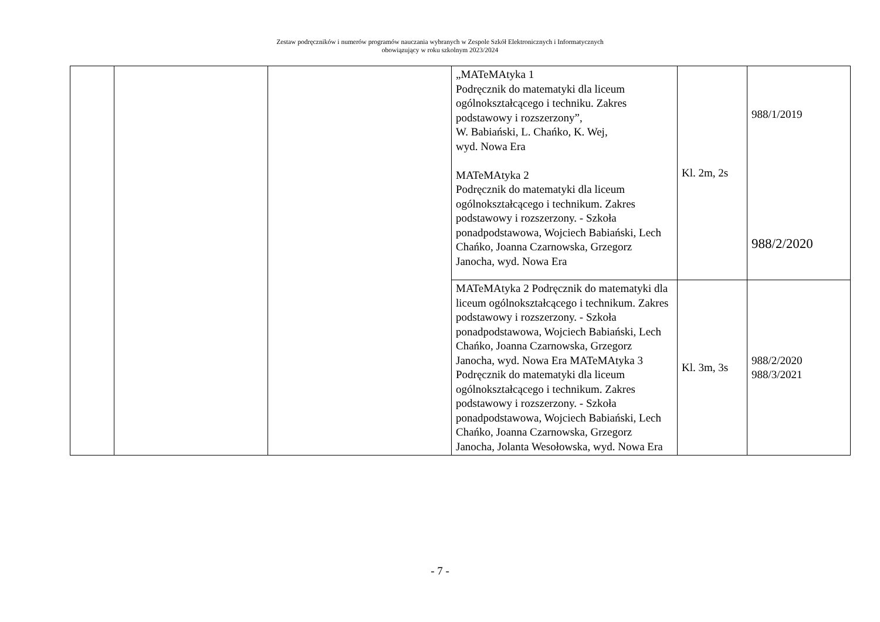Zestaw podręczników i numerów programów nauczania wybranych w Zespole Szkół Elektronicznych i Informatycznych
obowiązujący w roku szkolnym 2023/2024
| | | | „MATeMAtyka 1 Podręcznik do matematyki dla liceum ogólnokształcącego i techniku. Zakres podstawowy i rozszerzony”, W. Babiański, L. Chańko, K. Wej, wyd. Nowa Era MATeMAtyka 2 Podręcznik do matematyki dla liceum ogólnokształcącego i technikum. Zakres podstawowy i rozszerzony. - Szkoła ponadpodstawowa, Wojciech Babiański, Lech Chańko, Joanna Czarnowska, Grzegorz Janocha, wyd. Nowa Era | Kl. 2m, 2s | 988/1/2019 988/2/2020 |
| | | | MATeMAtyka 2 Podręcznik do matematyki dla liceum ogólnokształcącego i technikum. Zakres podstawowy i rozszerzony. - Szkoła ponadpodstawowa, Wojciech Babiański, Lech Chańko, Joanna Czarnowska, Grzegorz Janocha, wyd. Nowa Era MATeMAtyka 3 Podręcznik do matematyki dla liceum ogólnokształcącego i technikum. Zakres podstawowy i rozszerzony. - Szkoła ponadpodstawowa, Wojciech Babiański, Lech Chańko, Joanna Czarnowska, Grzegorz Janocha, Jolanta Wesołowska, wyd. Nowa Era | Kl. 3m, 3s | 988/2/2020 988/3/2021 |
- 7 -